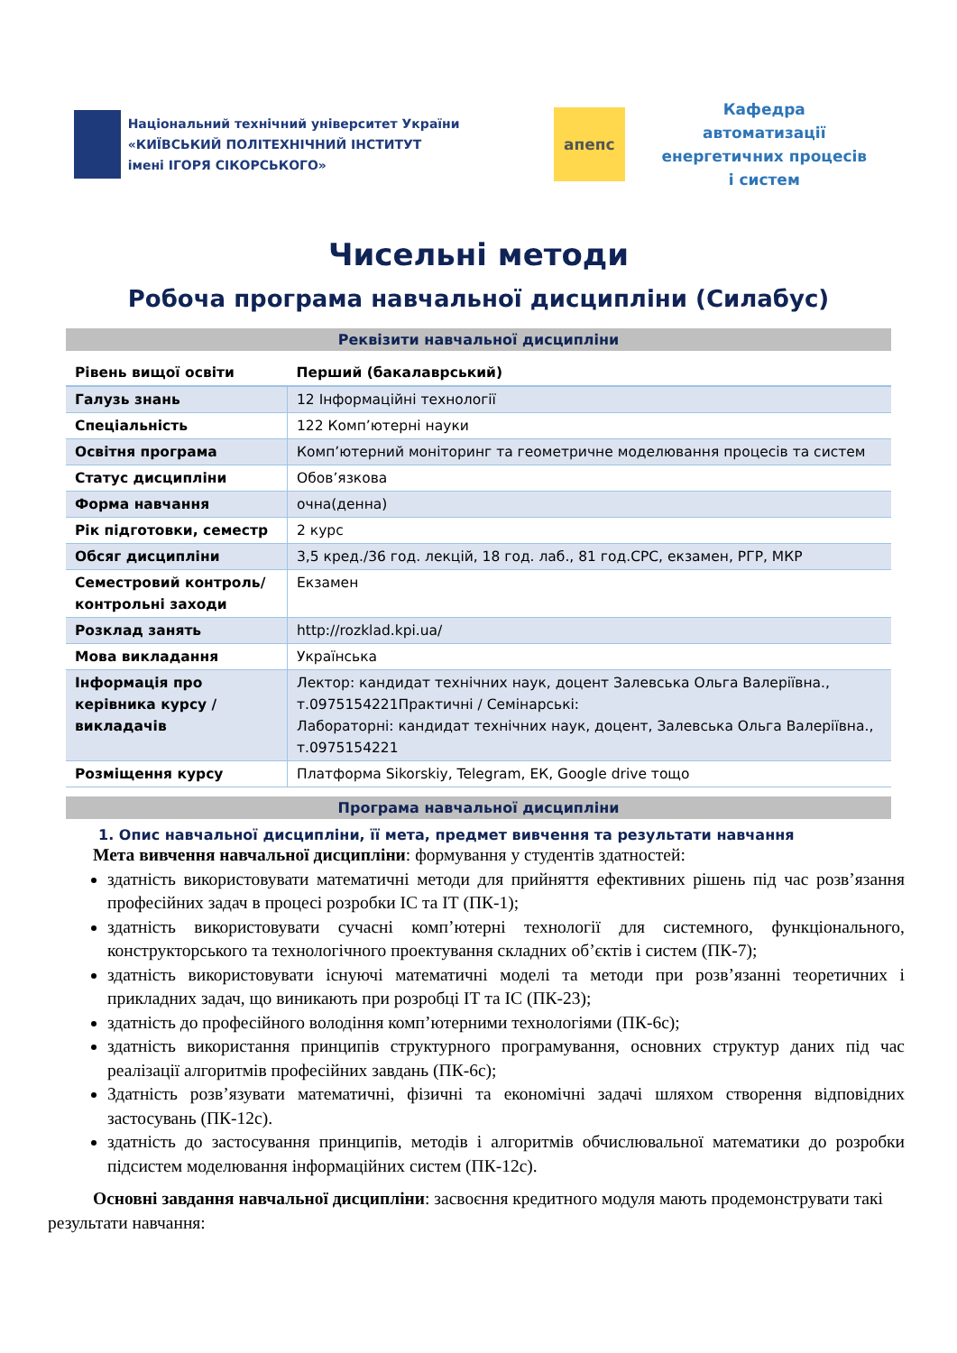Національний технічний університет України
«КИЇВСЬКИЙ ПОЛІТЕХНІЧНИЙ ІНСТИТУТ
імені ІГОРЯ СІКОРСЬКОГО»
апепс
Кафедра автоматизації енергетичних процесів і систем
Чисельні методи
Робоча програма навчальної дисципліни (Силабус)
Реквізити навчальної дисципліни
| Рівень вищої освіти | Перший (бакалаврський) |
| Галузь знань | 12 Інформаційні технології |
| Спеціальність | 122 Комп’ютерні науки |
| Освітня програма | Комп’ютерний моніторинг та геометричне моделювання процесів та систем |
| Статус дисципліни | Обов’язкова |
| Форма навчання | очна(денна) |
| Рік підготовки, семестр | 2 курс |
| Обсяг дисципліни | 3,5 кред./36 год. лекцій, 18 год. лаб., 81 год.СРС, екзамен, РГР, МКР |
| Семестровий контроль/ контрольні заходи | Екзамен |
| Розклад занять | http://rozklad.kpi.ua/ |
| Мова викладання | Українська |
| Інформація про керівника курсу / викладачів | Лектор: кандидат технічних наук, доцент Залевська Ольга Валеріївна., т.0975154221Практичні / Семінарські: Лабораторні: кандидат технічних наук, доцент, Залевська Ольга Валеріївна., т.0975154221 |
| Розміщення курсу | Платформа Sikorskiy, Telegram, ЕК, Google drive тощо |
Програма навчальної дисципліни
1. Опис навчальної дисципліни, її мета, предмет вивчення та результати навчання
Мета вивчення навчальної дисципліни: формування у студентів здатностей:
здатність використовувати математичні методи для прийняття ефективних рішень під час розв’язання професійних задач в процесі розробки ІС та ІТ (ПК-1);
здатність використовувати сучасні комп’ютерні технології для системного, функціонального, конструкторського та технологічного проектування складних об’єктів і систем (ПК-7);
здатність використовувати існуючі математичні моделі та методи при розв’язанні теоретичних і прикладних задач, що виникають при розробці ІТ та ІС (ПК-23);
здатність до професійного володіння комп’ютерними технологіями (ПК-6с);
здатність використання принципів структурного програмування, основних структур даних під час реалізації алгоритмів професійних завдань (ПК-6с);
Здатність розв’язувати математичні, фізичні та економічні задачі шляхом створення відповідних застосувань (ПК-12с).
здатність до застосування принципів, методів і алгоритмів обчислювальної математики до розробки підсистем моделювання інформаційних систем (ПК-12с).
Основні завдання навчальної дисципліни: засвоєння кредитного модуля мають продемонструвати такі результати навчання: